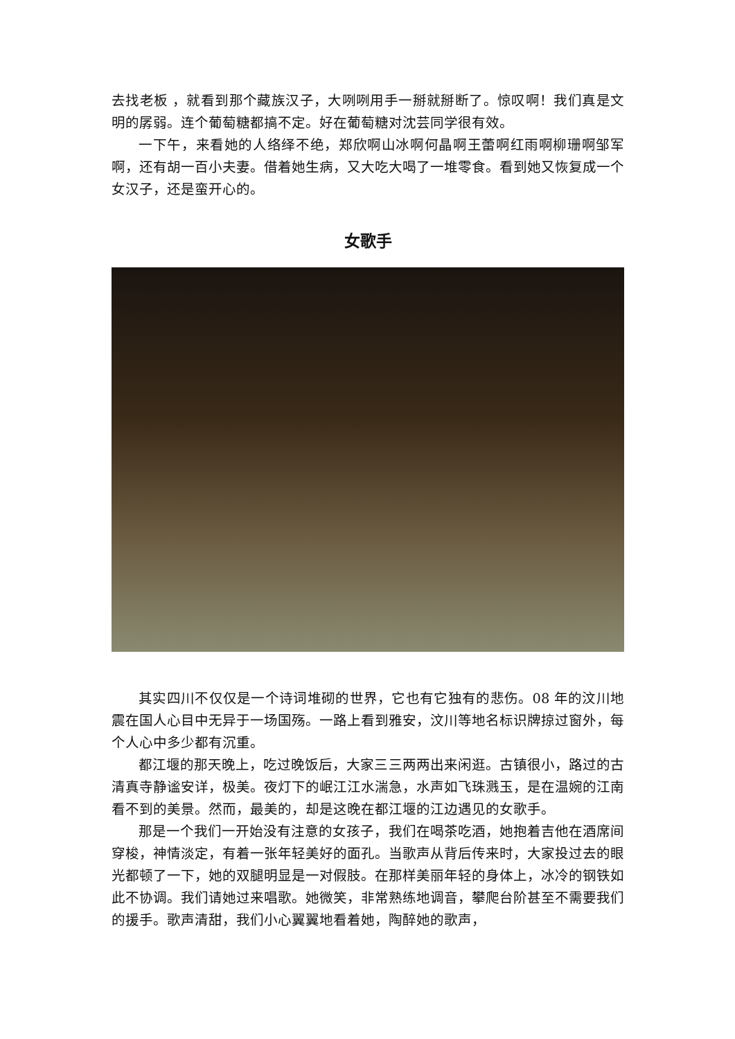去找老板 ，就看到那个藏族汉子，大咧咧用手一掰就掰断了。惊叹啊！我们真是文明的孱弱。连个葡萄糖都搞不定。好在葡萄糖对沈芸同学很有效。
一下午，来看她的人络绎不绝，郑欣啊山冰啊何晶啊王蕾啊红雨啊柳珊啊邹军啊，还有胡一百小夫妻。借着她生病，又大吃大喝了一堆零食。看到她又恢复成一个女汉子，还是蛮开心的。
女歌手
其实四川不仅仅是一个诗词堆砌的世界，它也有它独有的悲伤。08 年的汶川地震在国人心目中无异于一场国殇。一路上看到雅安，汶川等地名标识牌掠过窗外，每个人心中多少都有沉重。
都江堰的那天晚上，吃过晚饭后，大家三三两两出来闲逛。古镇很小，路过的古清真寺静谧安详，极美。夜灯下的岷江江水湍急，水声如飞珠溅玉，是在温婉的江南看不到的美景。然而，最美的，却是这晚在都江堰的江边遇见的女歌手。
那是一个我们一开始没有注意的女孩子，我们在喝茶吃酒，她抱着吉他在酒席间穿梭，神情淡定，有着一张年轻美好的面孔。当歌声从背后传来时，大家投过去的眼光都顿了一下，她的双腿明显是一对假肢。在那样美丽年轻的身体上，冰冷的钢铁如此不协调。我们请她过来唱歌。她微笑，非常熟练地调音，攀爬台阶甚至不需要我们的援手。歌声清甜，我们小心翼翼地看着她，陶醉她的歌声，